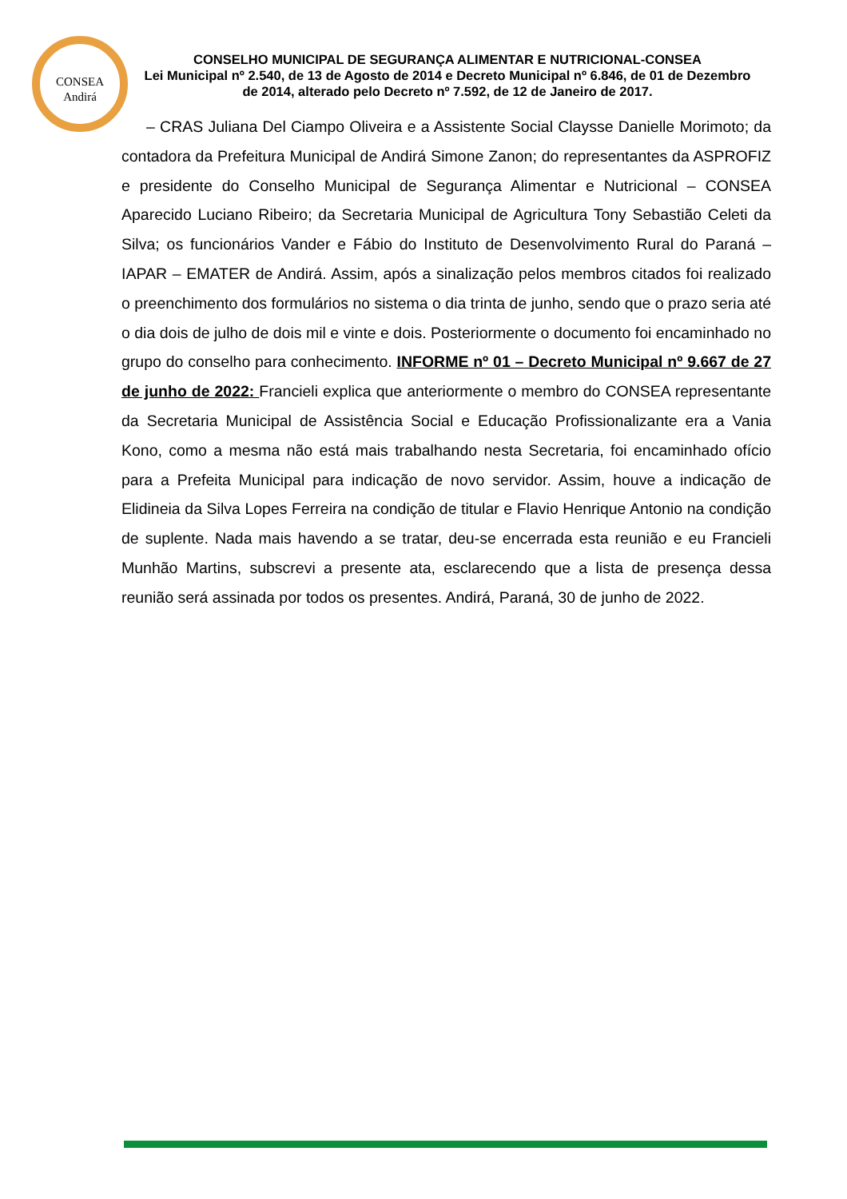CONSEA
Andirá
CONSELHO MUNICIPAL DE SEGURANÇA ALIMENTAR E NUTRICIONAL-CONSEA
Lei Municipal nº 2.540, de 13 de Agosto de 2014 e Decreto Municipal nº 6.846, de 01 de Dezembro de 2014, alterado pelo Decreto nº 7.592, de 12 de Janeiro de 2017.
– CRAS Juliana Del Ciampo Oliveira e a Assistente Social Claysse Danielle Morimoto; da contadora da Prefeitura Municipal de Andirá Simone Zanon; do representantes da ASPROFIZ e presidente do Conselho Municipal de Segurança Alimentar e Nutricional – CONSEA Aparecido Luciano Ribeiro; da Secretaria Municipal de Agricultura Tony Sebastião Celeti da Silva; os funcionários Vander e Fábio do Instituto de Desenvolvimento Rural do Paraná – IAPAR – EMATER de Andirá. Assim, após a sinalização pelos membros citados foi realizado o preenchimento dos formulários no sistema o dia trinta de junho, sendo que o prazo seria até o dia dois de julho de dois mil e vinte e dois. Posteriormente o documento foi encaminhado no grupo do conselho para conhecimento. INFORME nº 01 – Decreto Municipal nº 9.667 de 27 de junho de 2022: Francieli explica que anteriormente o membro do CONSEA representante da Secretaria Municipal de Assistência Social e Educação Profissionalizante era a Vania Kono, como a mesma não está mais trabalhando nesta Secretaria, foi encaminhado ofício para a Prefeita Municipal para indicação de novo servidor. Assim, houve a indicação de Elidineia da Silva Lopes Ferreira na condição de titular e Flavio Henrique Antonio na condição de suplente. Nada mais havendo a se tratar, deu-se encerrada esta reunião e eu Francieli Munhão Martins, subscrevi a presente ata, esclarecendo que a lista de presença dessa reunião será assinada por todos os presentes. Andirá, Paraná, 30 de junho de 2022.